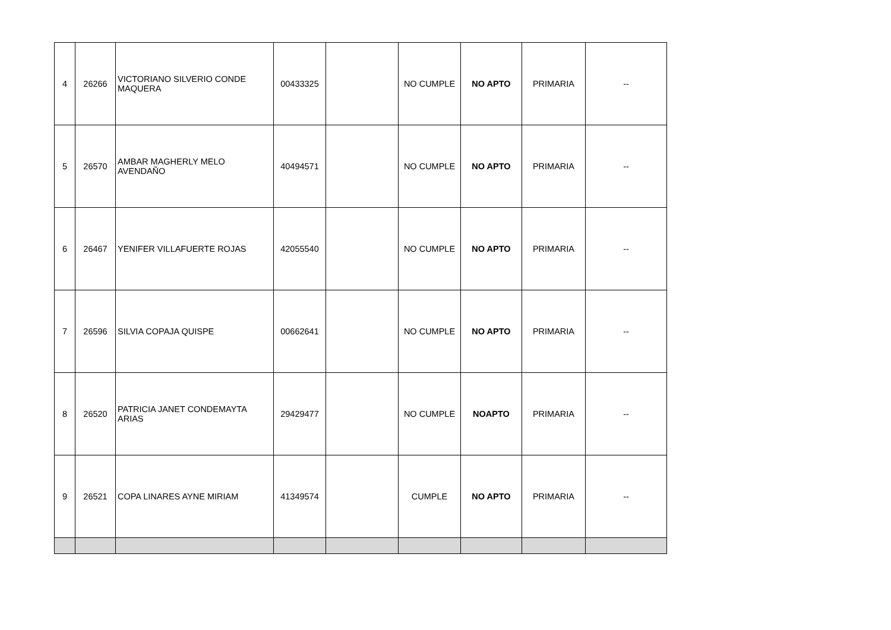| 4 | 26266 | VICTORIANO SILVERIO CONDE MAQUERA | 00433325 | | NO CUMPLE | NO APTO | PRIMARIA | -- |
| 5 | 26570 | AMBAR MAGHERLY MELO AVENDAÑO | 40494571 | | NO CUMPLE | NO APTO | PRIMARIA | -- |
| 6 | 26467 | YENIFER VILLAFUERTE ROJAS | 42055540 | | NO CUMPLE | NO APTO | PRIMARIA | -- |
| 7 | 26596 | SILVIA COPAJA QUISPE | 00662641 | | NO CUMPLE | NO APTO | PRIMARIA | -- |
| 8 | 26520 | PATRICIA JANET CONDEMAYTA ARIAS | 29429477 | | NO CUMPLE | NOAPTO | PRIMARIA | -- |
| 9 | 26521 | COPA LINARES AYNE MIRIAM | 41349574 | | CUMPLE | NO APTO | PRIMARIA | -- |